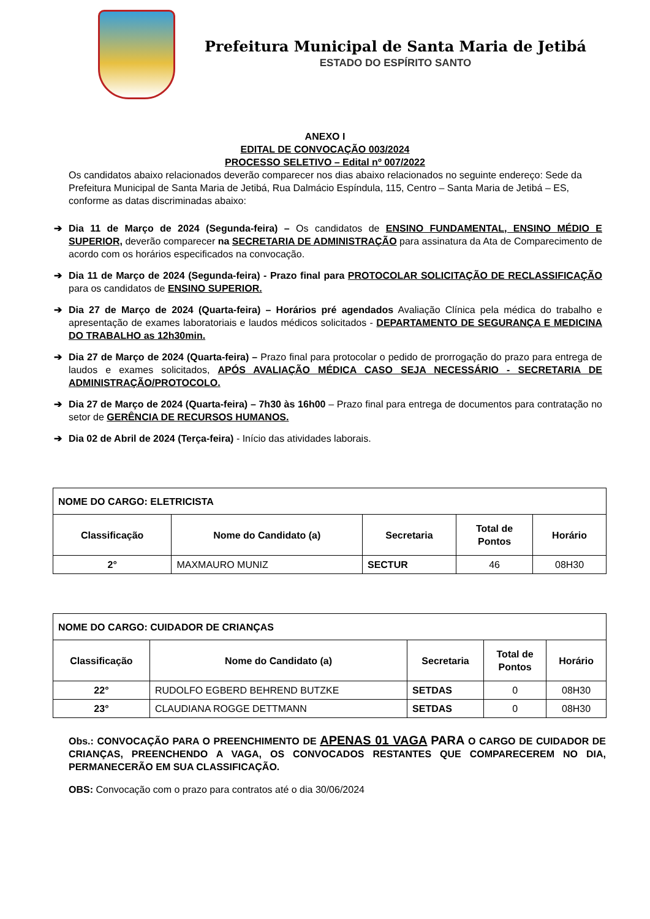Prefeitura Municipal de Santa Maria de Jetibá
ESTADO DO ESPÍRITO SANTO
ANEXO I
EDITAL DE CONVOCAÇÃO 003/2024
PROCESSO SELETIVO – Edital nº 007/2022
Os candidatos abaixo relacionados deverão comparecer nos dias abaixo relacionados no seguinte endereço: Sede da Prefeitura Municipal de Santa Maria de Jetibá, Rua Dalmácio Espíndula, 115, Centro – Santa Maria de Jetibá – ES, conforme as datas discriminadas abaixo:
➔ Dia 11 de Março de 2024 (Segunda-feira) – Os candidatos de ENSINO FUNDAMENTAL, ENSINO MÉDIO E SUPERIOR, deverão comparecer na SECRETARIA DE ADMINISTRAÇÃO para assinatura da Ata de Comparecimento de acordo com os horários especificados na convocação.
➔ Dia 11 de Março de 2024 (Segunda-feira) - Prazo final para PROTOCOLAR SOLICITAÇÃO DE RECLASSIFICAÇÃO para os candidatos de ENSINO SUPERIOR.
➔ Dia 27 de Março de 2024 (Quarta-feira) – Horários pré agendados Avaliação Clínica pela médica do trabalho e apresentação de exames laboratoriais e laudos médicos solicitados - DEPARTAMENTO DE SEGURANÇA E MEDICINA DO TRABALHO as 12h30min.
➔ Dia 27 de Março de 2024 (Quarta-feira) – Prazo final para protocolar o pedido de prorrogação do prazo para entrega de laudos e exames solicitados, APÓS AVALIAÇÃO MÉDICA CASO SEJA NECESSÁRIO - SECRETARIA DE ADMINISTRAÇÃO/PROTOCOLO.
➔ Dia 27 de Março de 2024 (Quarta-feira) – 7h30 às 16h00 – Prazo final para entrega de documentos para contratação no setor de GERÊNCIA DE RECURSOS HUMANOS.
➔ Dia 02 de Abril de 2024 (Terça-feira) - Início das atividades laborais.
| NOME DO CARGO: ELETRICISTA | | | | |
| Classificação | Nome do Candidato (a) | Secretaria | Total de Pontos | Horário |
| 2° | MAXMAURO MUNIZ | SECTUR | 46 | 08H30 |
| NOME DO CARGO: CUIDADOR DE CRIANÇAS | | | | |
| Classificação | Nome do Candidato (a) | Secretaria | Total de Pontos | Horário |
| 22° | RUDOLFO EGBERD BEHREND BUTZKE | SETDAS | 0 | 08H30 |
| 23° | CLAUDIANA ROGGE DETTMANN | SETDAS | 0 | 08H30 |
Obs.: CONVOCAÇÃO PARA O PREENCHIMENTO DE APENAS 01 VAGA PARA O CARGO DE CUIDADOR DE CRIANÇAS, PREENCHENDO A VAGA, OS CONVOCADOS RESTANTES QUE COMPARECEREM NO DIA, PERMANECERÃO EM SUA CLASSIFICAÇÃO.
OBS: Convocação com o prazo para contratos até o dia 30/06/2024